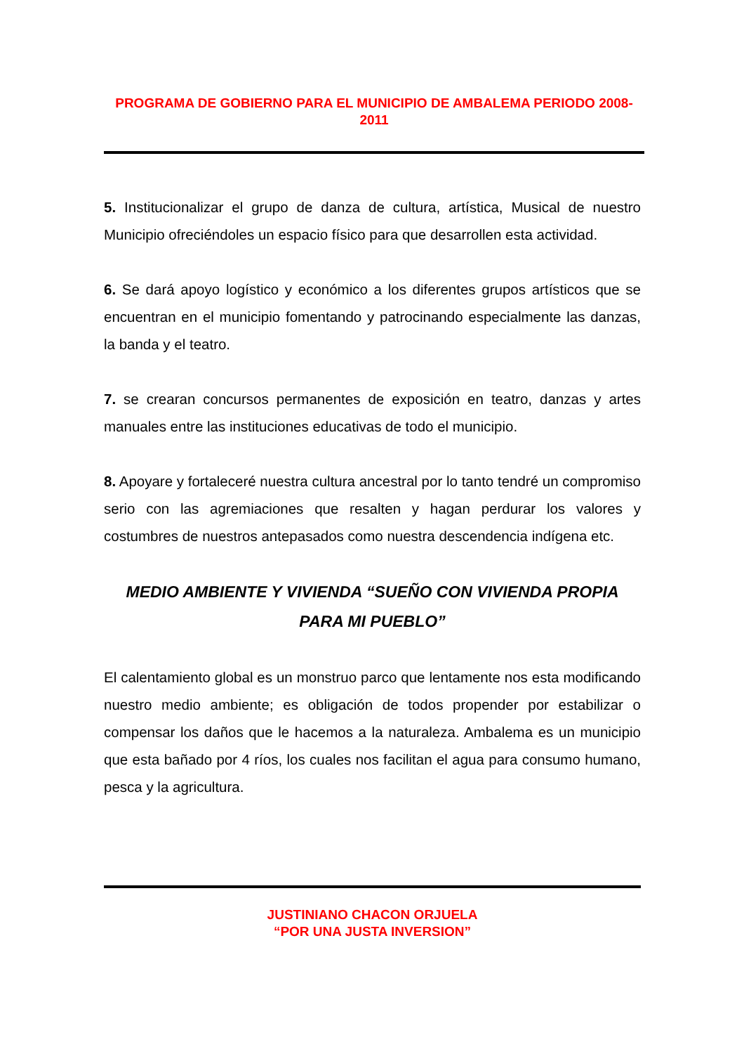PROGRAMA DE GOBIERNO PARA EL MUNICIPIO DE AMBALEMA PERIODO 2008-2011
5. Institucionalizar el grupo de danza de cultura, artística, Musical de nuestro Municipio ofreciéndoles un espacio físico para que desarrollen esta actividad.
6. Se dará apoyo logístico y económico a los diferentes grupos artísticos que se encuentran en el municipio fomentando y patrocinando especialmente las danzas, la banda y el teatro.
7. se crearan concursos permanentes de exposición en teatro, danzas y artes manuales entre las instituciones educativas de todo el municipio.
8. Apoyare y fortaleceré nuestra cultura ancestral por lo tanto tendré un compromiso serio con las agremiaciones que resalten y hagan perdurar los valores y costumbres de nuestros antepasados como nuestra descendencia indígena etc.
MEDIO AMBIENTE Y VIVIENDA “SUEÑO CON VIVIENDA PROPIA PARA MI PUEBLO”
El calentamiento global es un monstruo parco que lentamente nos esta modificando nuestro medio ambiente; es obligación de todos propender por estabilizar o compensar los daños que le hacemos a la naturaleza. Ambalema es un municipio que esta bañado por 4 ríos, los cuales nos facilitan el agua para consumo humano, pesca y la agricultura.
JUSTINIANO CHACON ORJUELA
“POR UNA JUSTA INVERSION”